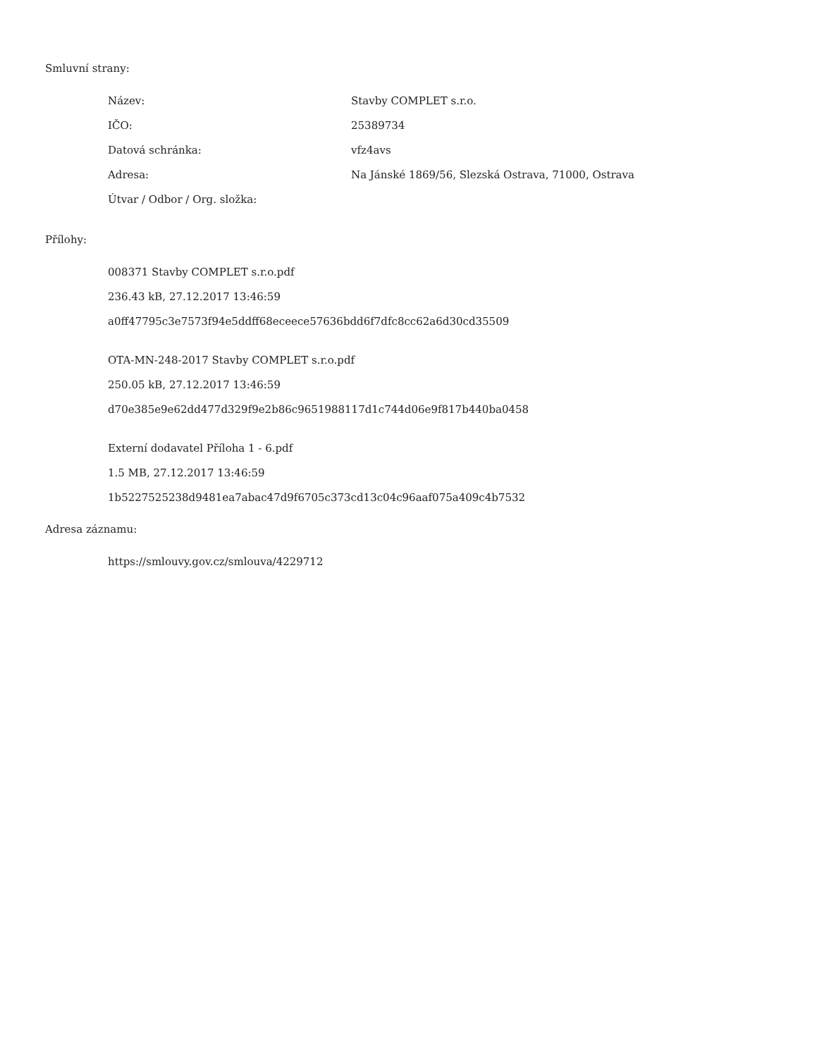Smluvní strany:
| Název: | Stavby COMPLET s.r.o. |
| IČO: | 25389734 |
| Datová schránka: | vfz4avs |
| Adresa: | Na Jánské 1869/56, Slezská Ostrava, 71000, Ostrava |
| Útvar / Odbor / Org. složka: | |
Přílohy:
008371 Stavby COMPLET s.r.o.pdf
236.43 kB, 27.12.2017 13:46:59
a0ff47795c3e7573f94e5ddff68eceece57636bdd6f7dfc8cc62a6d30cd35509
OTA-MN-248-2017 Stavby COMPLET s.r.o.pdf
250.05 kB, 27.12.2017 13:46:59
d70e385e9e62dd477d329f9e2b86c9651988117d1c744d06e9f817b440ba0458
Externí dodavatel Příloha 1 - 6.pdf
1.5 MB, 27.12.2017 13:46:59
1b5227525238d9481ea7abac47d9f6705c373cd13c04c96aaf075a409c4b7532
Adresa záznamu:
https://smlouvy.gov.cz/smlouva/4229712